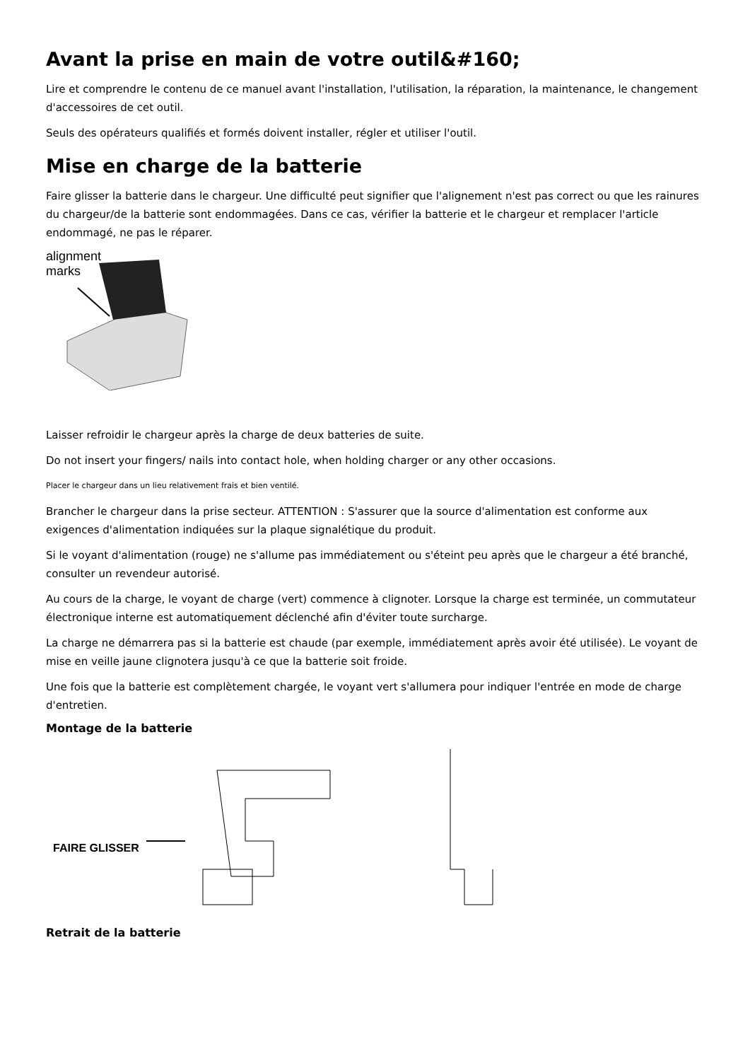Avant la prise en main de votre outil&#160;
Lire et comprendre le contenu de ce manuel avant l'installation, l'utilisation, la réparation, la maintenance, le changement d'accessoires de cet outil.
Seuls des opérateurs qualifiés et formés doivent installer, régler et utiliser l'outil.
Mise en charge de la batterie
Faire glisser la batterie dans le chargeur. Une difficulté peut signifier que l'alignement n'est pas correct ou que les rainures du chargeur/de la batterie sont endommagées. Dans ce cas, vérifier la batterie et le chargeur et remplacer l'article endommagé, ne pas le réparer.
alignment
marks
Laisser refroidir le chargeur après la charge de deux batteries de suite.
Do not insert your fingers/ nails into contact hole, when holding charger or any other occasions.
Placer le chargeur dans un lieu relativement frais et bien ventilé.
Brancher le chargeur dans la prise secteur. ATTENTION : S'assurer que la source d'alimentation est conforme aux exigences d'alimentation indiquées sur la plaque signalétique du produit.
Si le voyant d'alimentation (rouge) ne s'allume pas immédiatement ou s'éteint peu après que le chargeur a été branché, consulter un revendeur autorisé.
Au cours de la charge, le voyant de charge (vert) commence à clignoter. Lorsque la charge est terminée, un commutateur électronique interne est automatiquement déclenché afin d'éviter toute surcharge.
La charge ne démarrera pas si la batterie est chaude (par exemple, immédiatement après avoir été utilisée). Le voyant de mise en veille jaune clignotera jusqu'à ce que la batterie soit froide.
Une fois que la batterie est complètement chargée, le voyant vert s'allumera pour indiquer l'entrée en mode de charge d'entretien.
Montage de la batterie
FAIRE GLISSER
Retrait de la batterie